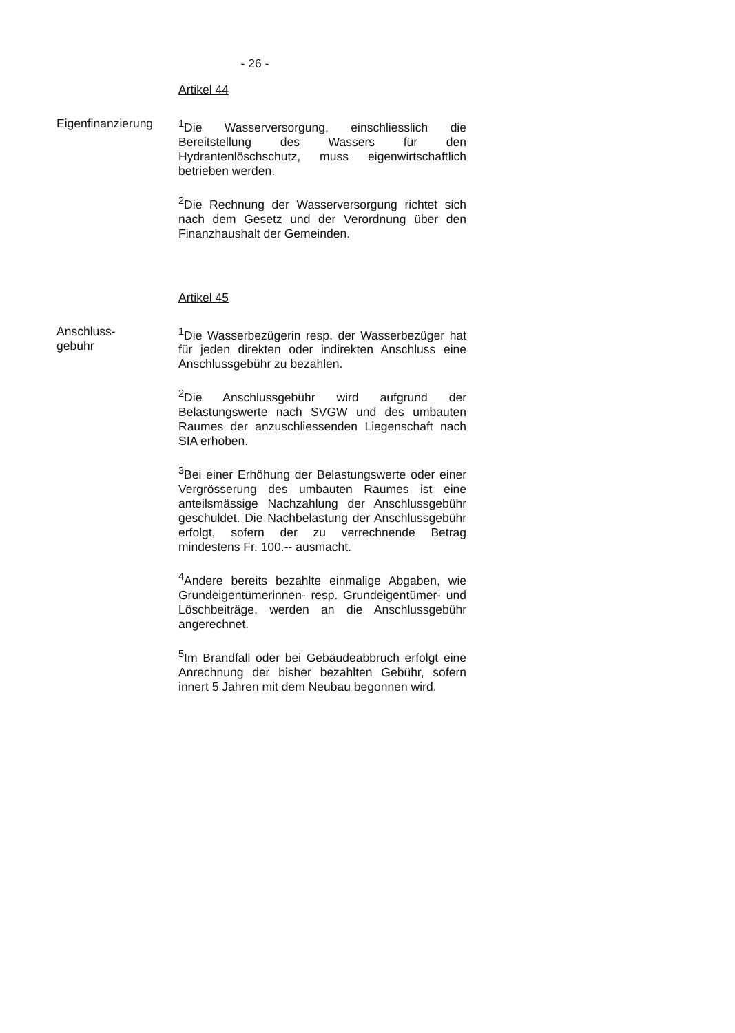- 26 -
Artikel 44
Eigenfinanzierung
<sup>1</sup> Die Wasserversorgung, einschliesslich die Bereitstellung des Wassers für den Hydrantenlöschschutz, muss eigenwirtschaftlich betrieben werden.
<sup>2</sup> Die Rechnung der Wasserversorgung richtet sich nach dem Gesetz und der Verordnung über den Finanzhaushalt der Gemeinden.
Artikel 45
Anschluss-
gebühr
<sup>1</sup> Die Wasserbezügerin resp. der Wasserbezüger hat für jeden direkten oder indirekten Anschluss eine Anschlussgebühr zu bezahlen.
<sup>2</sup> Die Anschlussgebühr wird aufgrund der Belastungswerte nach SVGW und des umbauten Raumes der anzuschliessenden Liegenschaft nach SIA erhoben.
<sup>3</sup> Bei einer Erhöhung der Belastungswerte oder einer Vergrösserung des umbauten Raumes ist eine anteilsmässige Nachzahlung der Anschlussgebühr geschuldet. Die Nachbelastung der Anschlussgebühr erfolgt, sofern der zu verrechnende Betrag mindestens Fr. 100.-- ausmacht.
<sup>4</sup> Andere bereits bezahlte einmalige Abgaben, wie Grundeigentümerinnen- resp. Grundeigentümer- und Löschbeiträge, werden an die Anschlussgebühr angerechnet.
<sup>5</sup> Im Brandfall oder bei Gebäudeabbruch erfolgt eine Anrechnung der bisher bezahlten Gebühr, sofern innert 5 Jahren mit dem Neubau begonnen wird.